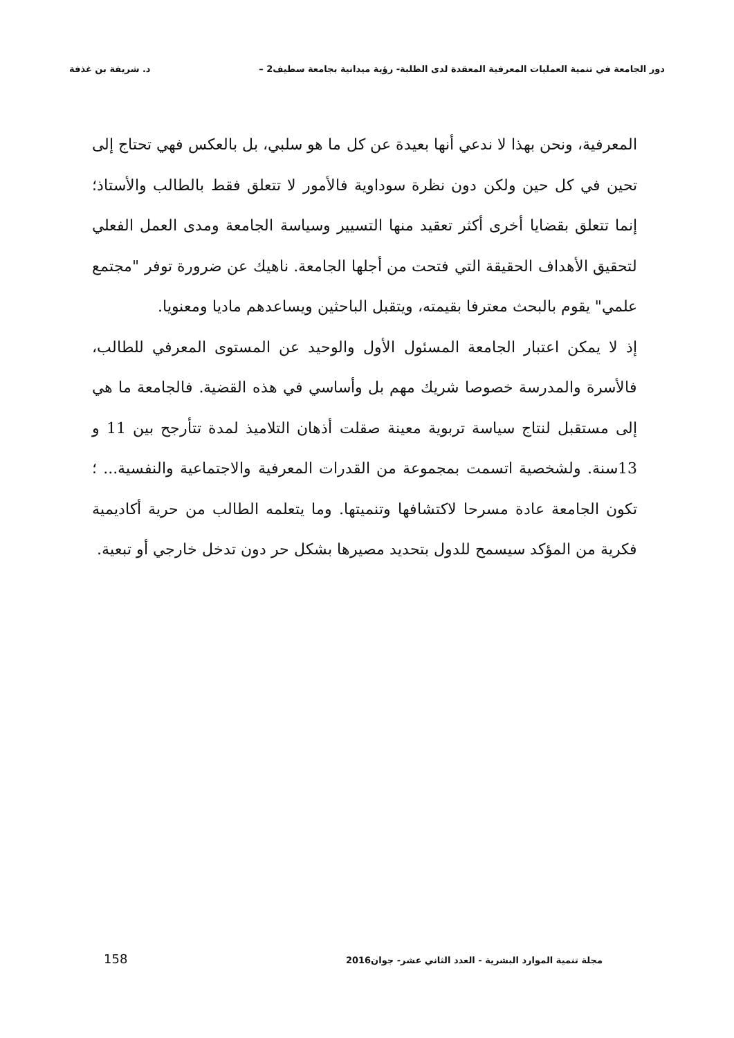دور الجامعة في تنمية العمليات المعرفية المعقدة لدى الطلبة- رؤية ميدانية بجامعة سطيف2 – د. شريفة بن غذفة
المعرفية، ونحن بهذا لا ندعي أنها بعيدة عن كل ما هو سلبي، بل بالعكس فهي تحتاج إلى تحين في كل حين ولكن دون نظرة سوداوية فالأمور لا تتعلق فقط بالطالب والأستاذ؛ إنما تتعلق بقضايا أخرى أكثر تعقيد منها التسيير وسياسة الجامعة ومدى العمل الفعلي لتحقيق الأهداف الحقيقة التي فتحت من أجلها الجامعة. ناهيك عن ضرورة توفر "مجتمع علمي" يقوم بالبحث معترفا بقيمته، ويتقبل الباحثين ويساعدهم ماديا ومعنويا.
إذ لا يمكن اعتبار الجامعة المسئول الأول والوحيد عن المستوى المعرفي للطالب، فالأسرة والمدرسة خصوصا شريك مهم بل وأساسي في هذه القضية. فالجامعة ما هي إلى مستقبل لنتاج سياسة تربوية معينة صقلت أذهان التلاميذ لمدة تتأرجح بين 11 و 13سنة. ولشخصية اتسمت بمجموعة من القدرات المعرفية والاجتماعية والنفسية... ؛ تكون الجامعة عادة مسرحا لاكتشافها وتنميتها. وما يتعلمه الطالب من حرية أكاديمية فكرية من المؤكد سيسمح للدول بتحديد مصيرها بشكل حر دون تدخل خارجي أو تبعية.
مجلة تنمية الموارد البشرية - العدد الثاني عشر- جوان2016 158